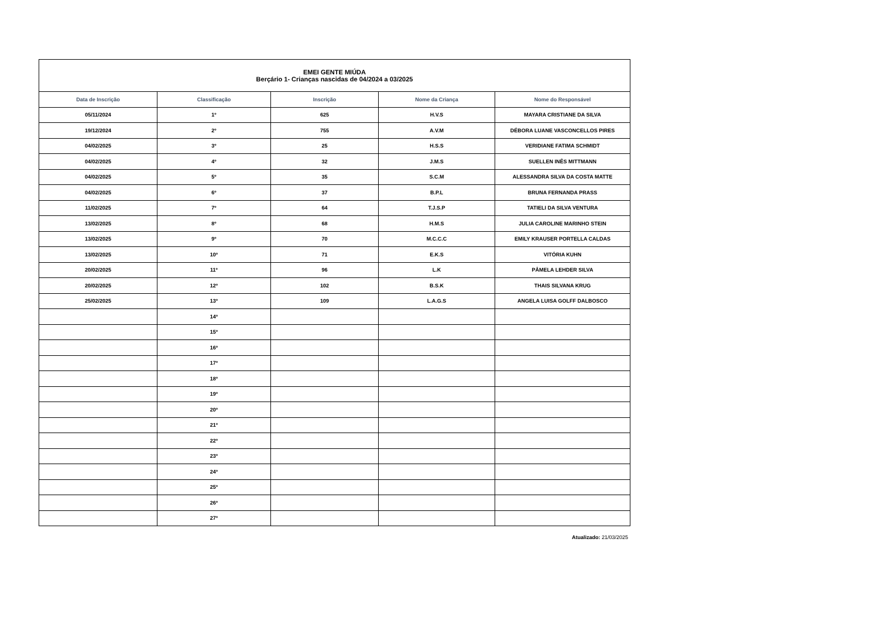| EMEI GENTE MIÚDA Berçário 1- Crianças nascidas de 04/2024 a 03/2025 | | | | |
| Data de Inscrição | Classificação | Inscrição | Nome da Criança | Nome do Responsável |
| 05/11/2024 | 1º | 625 | H.V.S | MAYARA CRISTIANE DA SILVA |
| 19/12/2024 | 2º | 755 | A.V.M | DÉBORA LUANE VASCONCELLOS PIRES |
| 04/02/2025 | 3º | 25 | H.S.S | VERIDIANE FATIMA SCHMIDT |
| 04/02/2025 | 4º | 32 | J.M.S | SUELLEN INÊS MITTMANN |
| 04/02/2025 | 5º | 35 | S.C.M | ALESSANDRA SILVA DA COSTA MATTE |
| 04/02/2025 | 6º | 37 | B.P.L | BRUNA FERNANDA PRASS |
| 11/02/2025 | 7º | 64 | T.J.S.P | TATIELI DA SILVA VENTURA |
| 13/02/2025 | 8º | 68 | H.M.S | JULIA CAROLINE MARINHO STEIN |
| 13/02/2025 | 9º | 70 | M.C.C.C | EMILY KRAUSER PORTELLA CALDAS |
| 13/02/2025 | 10º | 71 | E.K.S | VITÓRIA KUHN |
| 20/02/2025 | 11º | 96 | L.K | PÂMELA LEHDER SILVA |
| 20/02/2025 | 12º | 102 | B.S.K | THAIS SILVANA KRUG |
| 25/02/2025 | 13º | 109 | L.A.G.S | ANGELA LUISA GOLFF DALBOSCO |
| | 14º | | | |
| | 15º | | | |
| | 16º | | | |
| | 17º | | | |
| | 18º | | | |
| | 19º | | | |
| | 20º | | | |
| | 21º | | | |
| | 22º | | | |
| | 23º | | | |
| | 24º | | | |
| | 25º | | | |
| | 26º | | | |
| | 27º | | | |
Atualizado: 21/03/2025